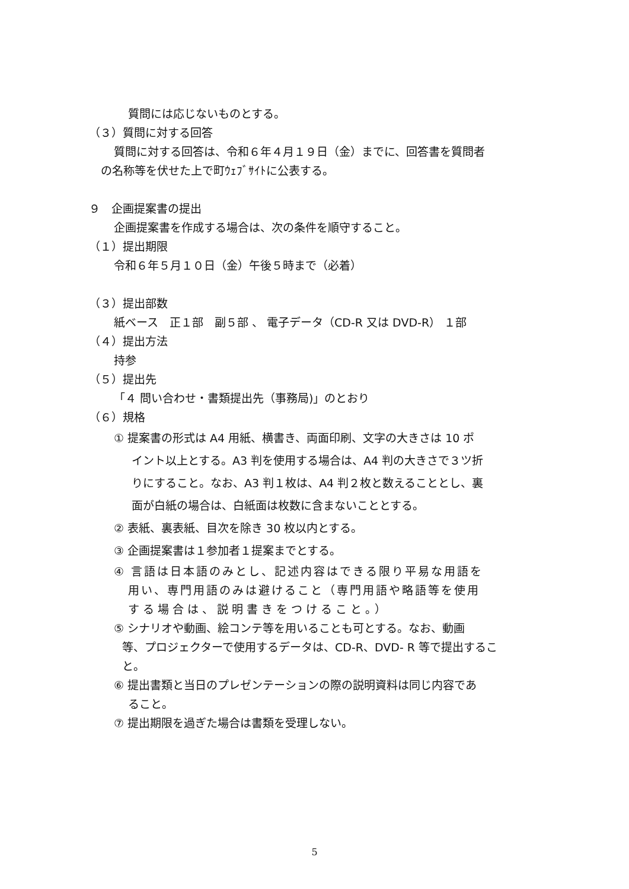質問には応じないものとする。
（３）質問に対する回答
質問に対する回答は、令和６年４月１９日（金）までに、回答書を質問者
の名称等を伏せた上で町ｳｪﾌﾞｻｲﾄに公表する。
９　企画提案書の提出
企画提案書を作成する場合は、次の条件を順守すること。
（１）提出期限
令和６年５月１０日（金）午後５時まで（必着）
（３）提出部数
紙ベース　正１部　副５部 、 電子データ（CD-R 又は DVD-R） １部
（４）提出方法
持参
（５）提出先
「４ 問い合わせ・書類提出先（事務局)」のとおり
（６）規格
① 提案書の形式は A4 用紙、横書き、両面印刷、文字の大きさは 10 ポ
イント以上とする。A3 判を使用する場合は、A4 判の大きさで３ツ折
りにすること。なお、A3 判１枚は、A4 判２枚と数えることとし、裏
面が白紙の場合は、白紙面は枚数に含まないこととする。
② 表紙、裏表紙、目次を除き 30 枚以内とする。
③ 企画提案書は１参加者１提案までとする。
④ 言語は日本語のみとし、記述内容はできる限り平易な用語を
用い、専門用語のみは避けること（専門用語や略語等を使用
する場合は、説明書きをつけること。）
⑤ シナリオや動画、絵コンテ等を用いることも可とする。なお、動画
等、プロジェクターで使用するデータは、CD-R、DVD- R 等で提出するこ
と。
⑥ 提出書類と当日のプレゼンテーションの際の説明資料は同じ内容であ
ること。
⑦ 提出期限を過ぎた場合は書類を受理しない。
5